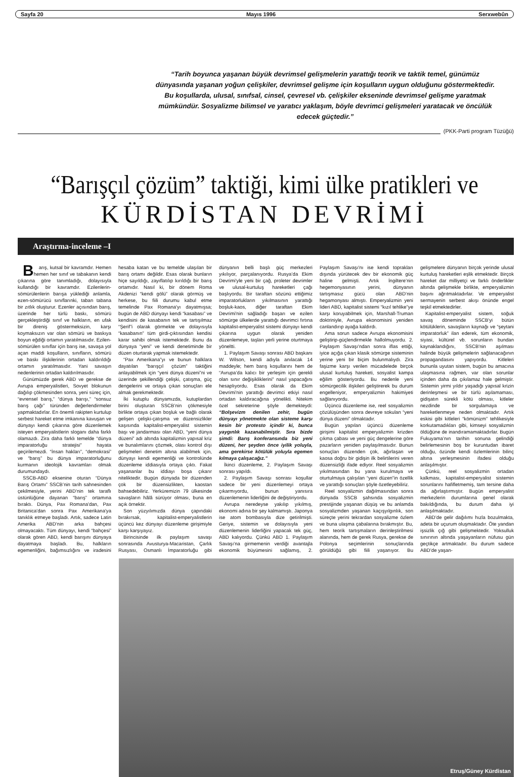Sayfa 20 Mayıs 1996 Serxwebûn
“Tarih boyunca yaşanan büyük devrimsel gelişmelerin yarattığı teorik ve taktik temel, günümüz dünyasında yaşanan yoğun çelişkiler, devrimsel gelişme için koşulların uygun olduğunu göstermektedir. Bu koşullarda, ulusal, sınıfsal, cinsel, çevresel vb. çelişkiler ekseninde devrimsel gelişme yaratmak mümkündür. Sosyalizme bilimsel ve yaratıcı yaklaşım, böyle devrimci gelişmeleri yaratacak ve öncülük edecek güçtedir.”
(PKK-Parti program Tüzüğü)
“Barışçıl çözüm” taktiği, kimi ülke pratikleri ve
KÜRDİSTAN DEVRİMİ
Araştırma-inceleme –I
Barış, kutsal bir kavramdır. Hemen hemen her sınıf ve tabakanın kendi çıkarına göre tanımladığı, dolayısıyla kullandığı bir kavramdır. Ezilenlerin-sömürülenlerin barışa yüklediği anlamla, ezen-sömürücü sınıflarınki, taban tabana bir zıtlık oluşturur. Ezenler açısından barış, üzerinde her türlü baskı, sömürü gerçekleştirdiği sınıf ve halkların, en ufak bir direniş göstermeksizin, karşı koymaksızın var olan sömürü ve baskıya boyun eğdiği ortamın yaratılmasıdır. Ezilen-sömürülen sınıflar için barış ise, savaşa yol açan maddi koşulların, sınıfların, sömürü ve baskı ilişkilerinin ortadan kaldırıldığı ortamın yaratılmasıdır. Yani savaşın nedenlerinin ortadan kaldırılmasıdır.
Günümüzde gerek ABD ve gerekse de Avrupa emperyalistleri, Sovyet blokunun dağılıp çökmesinden sonra, yeni süreç için, “evrensel barış,” “dünya barışı,” “sonsuz barış çağı” türünden değerlendirmeler yapmaktadırlar. En önemli rakipten kurtulup serbest hareket etme imkanına kavuşan ve dünyayı kendi çıkarına göre düzenlemek isteyen emperyalistlerin sloganı daha farklı olamazdı. Zira daha farklı temelde “dünya imparatorluğu stratejisi” hayata geçirilemezdi. “İnsan hakları”, “demokrasi” ve “barış” bu dünya imparatorluğunu kurmanın ideolojik kavramları olmak durumundaydı.
SSCB-ABD eksenine oturan “Dünya Barış Ortamı” SSCB’nin tarih sahnesinden çekilmesiyle, yerini ABD’nin tek taraflı üstünlüğüne dayanan “barış” ortamına bıraktı. Dünya, Pax Romana'dan, Pax Britanica'dan sonra Pax Amerikana'ya tanıklık etmeye başladı. Artık, sadece Latin Amerika ABD’nin arka bahçesi olmayacaktı. Tüm dünyayı, kendi “bahçesi” olarak gören ABD, kendi barışını dünyaya dayatmaya başladı. Bu, halkların egemenliğini, bağımsızlığını ve iradesini hesaba katan ve bu temelde ulaşılan bir barış ortamı değildir. Esas olarak bunların hiçe sayıldığı, zayıflatılıp kırıldığı bir barış ortamıdır. Nasıl ki, bir dönem Roma Akdenizi “kendi gölü” olarak görmüş ve herkese, bu fiili durumu kabul etme temelinde Pax Romana'yı dayatmışsa; bugün de ABD dünyayı kendi “kasabası” ve kendisini de kasabanın tek ve tartışılmaz “Şerif”i olarak görmekte ve dolayısıyla “kasabanın” tüm girdi-çıktısından kendisi karar sahibi olmak istemektedir. Bunu da dünyaya “yeni” ve kendi denetiminde bir düzen oturtarak yapmak istemektedir.
“Pax Amerikana”yı ve bunun halklara dayatılan “barışçıl çözüm” taktiğini anlayabilmek için “yeni dünya düzeni”ni ve üzerinde şekillendiği çelişki, çatışma, güç dengelerini ve ortaya çıkan sonuçları ele almak gerekmektedir.
İki kutuplu dünyamızda, kutuplardan birini oluşturan SSCB’nin çökmesiyle birlikte ortaya çıkan boşluk ve bağlı olarak gelişen çelişki-çatışma ve düzensizlikler kaşısında kapitalist-emperyalist sistemin başı ve jandarması olan ABD, “yeni dünya düzeni” adı altında kapitalizmin yapısal kriz ve bunalımlarını çözmek, olası kontrol dışı gelişmeleri denetim altına alabilmek için, dünyayı kendi egemenliği ve kontrolünde düzenleme iddiasıyla ortaya çıktı. Fakat yaşananlar bu iddiayı boşa çıkarır niteliktedir. Bugün dünyada bir düzenden çok bir düzensizlikten, kaostan bahsedebiliriz. Yerküremizin 79 ülkesinde savaşların hâlâ sürüyor olması, buna en açık örnektir.
Son yüzyılımızda dünya çapındaki bırakırsak, kapitalist-emperyalistlerin üçüncü kez dünyayı düzenleme girişimiyle karşı karşıyayız.
Birincisinde ilk paylaşım savaşı sonrasında Avusturya-Macaristan, Çarlık Rusyası, Osmanlı İmparatorluğu gibi dünyanın belli başlı güç merkezleri yıkılıyor, parçalanıyordu. Rusya’da Ekim Devrimi'yle yeni bir çağ, proleter devrimler ve ulusal-kurtuluş hareketleri çağı başlıyordu. Bir taraftan sözünü ettiğimiz imparatorlukların yıkılmasının yarattığı boşluk-kaos, diğer taraftan Ekim Devrimi'nin sağladığı başarı ve ezilen sömürge ülkelerde yarattığı devrimci fırtına kapitalist-emperyalist sistemi dünyayı kendi çıkarına uygun olarak yeniden düzenlemeye, taşları yerli yerine oturtmaya yöneltti.
1. Paylaşım Savaşı sonrası ABD başkanı W. Wilson, kendi adıyla anılacak 14 maddeyle; hem barış koşullarını hem de “Avrupa’da kalıcı bir yerleşim için gerekli olan sınır değişikliklerini” nasıl yapacağını hesaplıyordu. Esas olarak da Ekim Devrimi'nin yarattığı devrimci etkiyi nasıl ortadan kaldıracağına yönelikti. Nitekim özel sekreterine şöyle demekteydi: “Bolşevizm denilen zehir, bugün dünyayı yönetmekte olan sisteme karşı kesin bir protesto içindir ki, bunca yaygınlık kazanabilmiştir. Sıra bizde şimdi: Barış konferansında biz yeni düzeni, her şeyden önce iyilik yoluyla, ama gerekirse kötülük yoluyla egemen kılmaya çalışacağız.”
İkinci düzenleme, 2. Paylaşım Savaşı sonrası yapıldı.
2. Paylaşım Savaşı sonrası koşullar sadece bir yeni düzenlemeyi ortaya çıkarmıyordu, bunun yanısıra düzenlemenin liderliğini de değiştiriyordu.
Avrupa neredeyse yakılıp yıkılmış, ekonomi adına bir şey kalmamıştı. Japonya ise atom bombasıyla dize getirilmişti. Geriye, sistemin ve dolayısıyla yeni düzenlemenin liderliğini yapacak tek güç, ABD kalıyordu. Çünkü ABD 1. Paylaşım Savaşı'na girmemenin verdiği avantajla ekonomik büyümesini sağlamış, 2. Paylaşım Savaşı'nı ise kendi toprakları dışında yürütecek dev bir ekonomik güç haline gelmişti. Artık İngiltere’nin hegemonyasının yerini, dünyanın tartışmasız gücü olan ABD’nin hegamonyası almıştı. Emperyalizmin yeni lideri ABD, kapitalist sistemi “kızıl tehlike”ye karşı koruyabilmek için, Marshall-Truman doktriniyle, Avrupa ekonomisini yeniden canlandırıp ayağa kaldırdı.
Ama sorun sadece Avrupa ekonomisini geliştirip-güçlendirmekle hallolmuyordu. 2. Paylaşım Savaşı'ndan sonra iflas ettiği, iyice açığa çıkan klasik sömürge sisteminin yerine yeni bir biçim bulunmalıydı. Zira faşizme karşı verilen mücadelede birçok ulusal kurtuluş hareketi, sosyalist kampa eğilim gösteriyordu. Bu nedenle yeni sömürgecilik ilişkileri geliştirerek bu durum engelleniyor, emperyalizmin hakimiyeti sağlanıyordu.
Üçüncü düzenleme ise, reel sosyalizmin çözülüşünden sonra devreye sokulan “yeni dünya düzeni” olmaktadır.
Bugün yapılan üçüncü düzenleme girişimi kapitalist emperyalizmin krizden çıkma çabası ve yeni güç dengelerine göre pazarların yeniden paylaşılmasıdır. Bunun sonuçları düzenden çok, ağırlaşan ve kaosa doğru bir gidişin ilk belirtilerini veren düzensizliği ifade ediyor. Reel sosyalizmin yıkılmasından bu yana kurulmaya ve oturtulmaya çalışılan “yeni düzen”in özellik ve yarattığı sonuçları şöyle özetleyebiliriz.
Reel sosyalizmin dağılmasından sonra dünyada SSCB şahsında sosyalizmin prestijinde yaşanan düşüş ve bu anlamda sosyalizmden yaşanan kaçışyılgınlık, son süreçte yerini tekrardan sosyalizme özlem ve buna ulaşma çabalarına bırakmıştır. Bu, hem teorik tartışmaların derinleştirilmesi alanında, hem de gerek Rusya, gerekse de Polonya seçimlerinin sonuçlarında görüldüğü gibi fiili yaşanıyor. Bu gelişmelere dünyanın birçok yerinde ulusal kurtuluş hareketleri eşlik etmektedir. Birçok hareket dar milliyetçi ve farklı önderlikler altında gelişmekle birlikte, emperyalizmin başını ağrıtmaktadırlar. Ve emperyalist sermayenin serbest akışı önünde engel teşkil etmektedirler.
Kapitalist-emperyalist sistem, soğuk savaş döneminde SSCB'yi bütün kötülüklerin, savaşların kaynağı ve “şeytani imparatorluk” ilan ederek, tüm ekonomik, siyasi, kültürel vb. sorunların bundan kaynaklandığını, SSCB'nin aşılması halinde büyük gelişmelerin sağlanacağının propagandasını yapıyordu. Kitleleri bununla uyutan sistem, bugün bu amacına ulaşmasına rağmen, var olan sorunlar içinden daha da çıkılamaz hale gelmiştir. Sistemin yirmi yıldır yaşadığı yapısal krizin derinleşmesi ve bir türlü aşılamaması, gidişatın sürekli kötü olması, kitleler nezdinde bir sorgulamaya ve hareketlenmeye neden olmaktadır. Artık eskisi gibi kitleleri “kömünizm” tehlikesiyle korkutamadıkları gibi, kimseyi sosyalizmin öldüğüne de inandıramamaktadırlar. Bugün Fukuyama’nın tarihin sonuna gelindiği belirlemesinin boş bir kuruntudan ibaret olduğu, özünde kendi özlemlerinin bilinç altına yerleşmesinin ifadesi olduğu anlaşılmıştır.
Çünkü, reel sosyalizmin ortadan kalkması, kapitalist-emperyalist sistemin sorunlarını hafifletmemiş, tam tersine daha da ağırlaştırmıştır. Bugün emperyalist merkezlerin durumlarına genel olarak bakıldığında, bu durum daha iyi anlaşılmaktadır.
ABD’de gelir dağılımı hızla bozulmakta, adeta bir uçurum oluşmaktadır. Öte yandan işsizlik çığ gibi gelişmektedir. Yoksulluk sınırının altında yaşayanların nüfusu gün geçtikçe artmaktadır. Bu durum sadece ABD’de yaşan-
Etruş/Güney Kürdistan